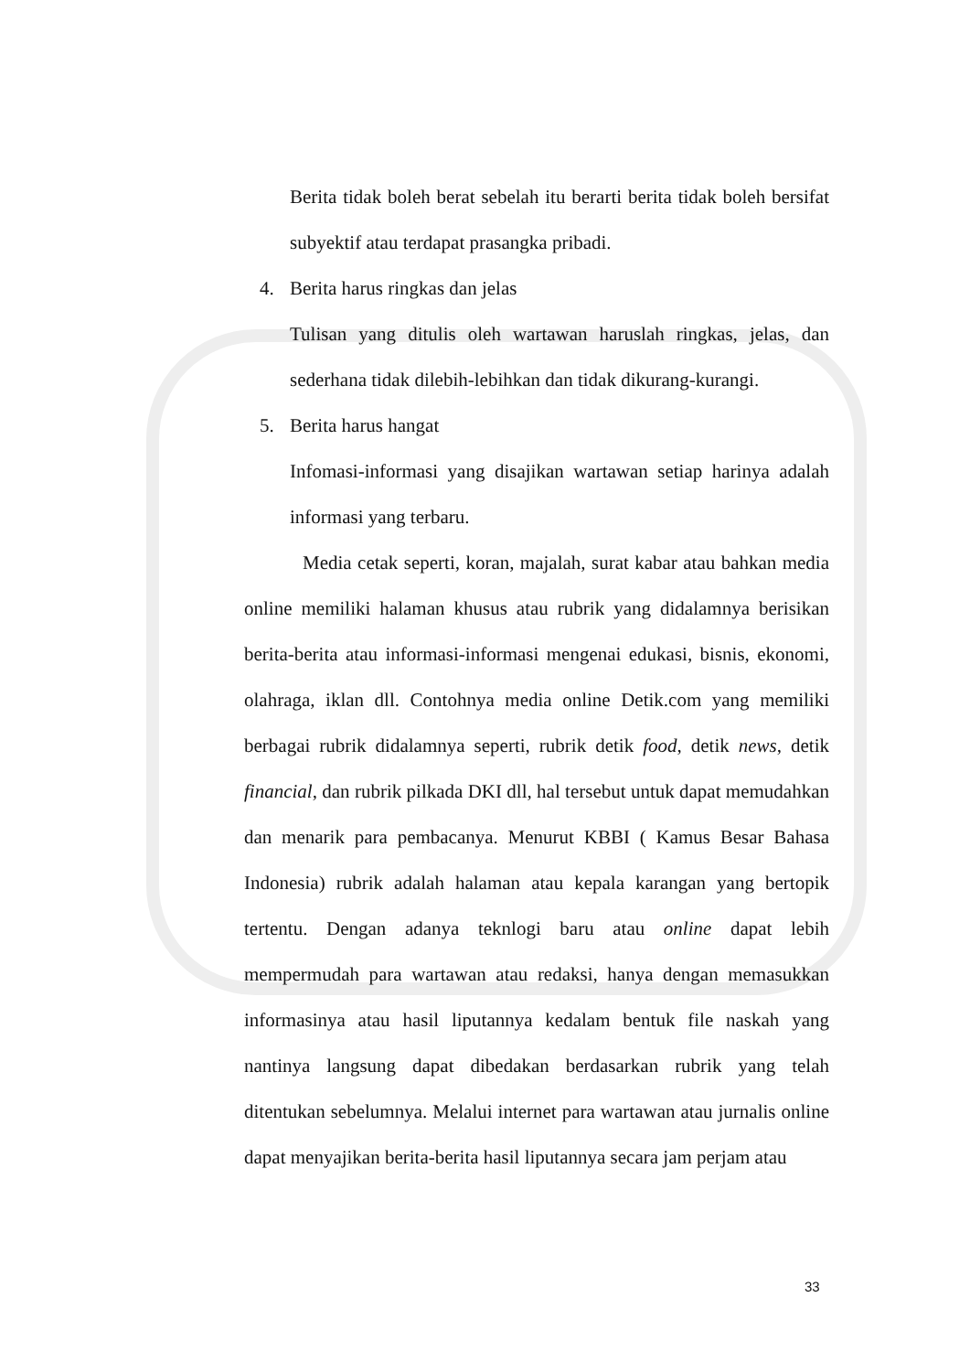Berita tidak boleh berat sebelah itu berarti berita tidak boleh bersifat subyektif atau terdapat prasangka pribadi.
4. Berita harus ringkas dan jelas
Tulisan yang ditulis oleh wartawan haruslah ringkas, jelas, dan sederhana tidak dilebih-lebihkan dan tidak dikurang-kurangi.
5. Berita harus hangat
Infomasi-informasi yang disajikan wartawan setiap harinya adalah informasi yang terbaru.
Media cetak seperti, koran, majalah, surat kabar atau bahkan media online memiliki halaman khusus atau rubrik yang didalamnya berisikan berita-berita atau informasi-informasi mengenai edukasi, bisnis, ekonomi, olahraga, iklan dll. Contohnya media online Detik.com yang memiliki berbagai rubrik didalamnya seperti, rubrik detik food, detik news, detik financial, dan rubrik pilkada DKI dll, hal tersebut untuk dapat memudahkan dan menarik para pembacanya. Menurut KBBI ( Kamus Besar Bahasa Indonesia) rubrik adalah halaman atau kepala karangan yang bertopik tertentu. Dengan adanya teknlogi baru atau online dapat lebih mempermudah para wartawan atau redaksi, hanya dengan memasukkan informasinya atau hasil liputannya kedalam bentuk file naskah yang nantinya langsung dapat dibedakan berdasarkan rubrik yang telah ditentukan sebelumnya. Melalui internet para wartawan atau jurnalis online dapat menyajikan berita-berita hasil liputannya secara jam perjam atau
33